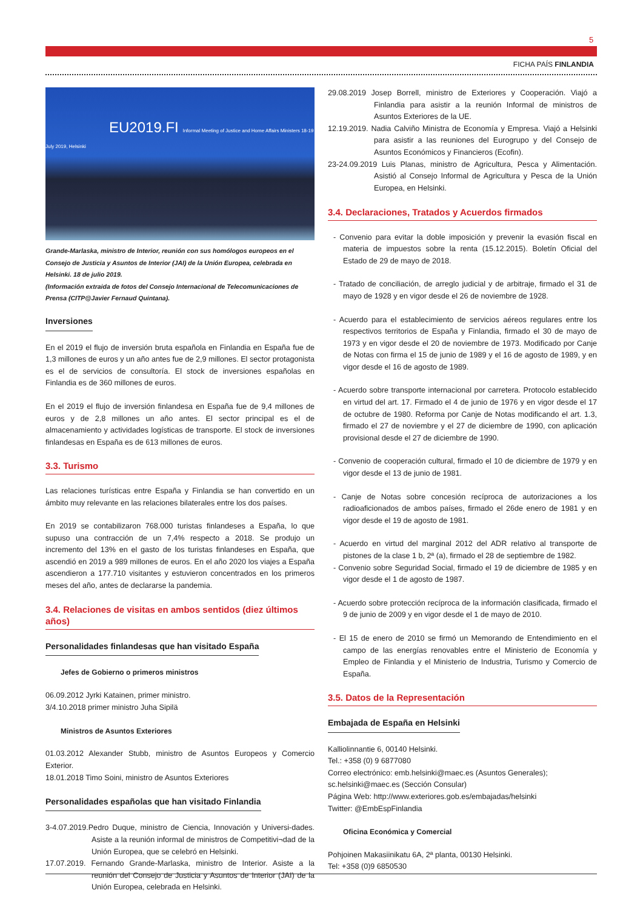5
FICHA PAÍS FINLANDIA
EU2019.FI Informal Meeting of Justice and Home Affairs Ministers 18-19 July 2019, Helsinki
Grande-Marlaska, ministro de Interior, reunión con sus homólogos europeos en el Consejo de Justicia y Asuntos de Interior (JAI) de la Unión Europea, celebrada en Helsinki. 18 de julio 2019.
(Información extraida de fotos del Consejo Internacional de Telecomunicaciones de Prensa (CITP@Javier Fernaud Quintana).
Inversiones
En el 2019 el flujo de inversión bruta española en Finlandia en España fue de 1,3 millones de euros y un año antes fue de 2,9 millones. El sector protagonista es el de servicios de consultoría. El stock de inversiones españolas en Finlandia es de 360 millones de euros.
En el 2019 el flujo de inversión finlandesa en España fue de 9,4 millones de euros y de 2,8 millones un año antes. El sector principal es el de almacenamiento y actividades logísticas de transporte. El stock de inversiones finlandesas en España es de 613 millones de euros.
3.3. Turismo
Las relaciones turísticas entre España y Finlandia se han convertido en un ámbito muy relevante en las relaciones bilaterales entre los dos países.
En 2019 se contabilizaron 768.000 turistas finlandeses a España, lo que supuso una contracción de un 7,4% respecto a 2018. Se produjo un incremento del 13% en el gasto de los turistas finlandeses en España, que ascendió en 2019 a 989 millones de euros. En el año 2020 los viajes a España ascendieron a 177.710 visitantes y estuvieron concentrados en los primeros meses del año, antes de declararse la pandemia.
3.4. Relaciones de visitas en ambos sentidos (diez últimos años)
Personalidades finlandesas que han visitado España
Jefes de Gobierno o primeros ministros
06.09.2012 Jyrki Katainen, primer ministro.
3/4.10.2018 primer ministro Juha Sipilä
Ministros de Asuntos Exteriores
01.03.2012 Alexander Stubb, ministro de Asuntos Europeos y Comercio Exterior.
18.01.2018 Timo Soini, ministro de Asuntos Exteriores
Personalidades españolas que han visitado Finlandia
3-4.07.2019.Pedro Duque, ministro de Ciencia, Innovación y Universi-dades. Asiste a la reunión informal de ministros de Competitivi¬dad de la Unión Europea, que se celebró en Helsinki.
17.07.2019. Fernando Grande-Marlaska, ministro de Interior. Asiste a la reunión del Consejo de Justicia y Asuntos de Interior (JAI) de la Unión Europea, celebrada en Helsinki.
29.08.2019 Josep Borrell, ministro de Exteriores y Cooperación. Viajó a Finlandia para asistir a la reunión Informal de ministros de Asuntos Exteriores de la UE.
12.19.2019. Nadia Calviño Ministra de Economía y Empresa. Viajó a Helsinki para asistir a las reuniones del Eurogrupo y del Consejo de Asuntos Económicos y Financieros (Ecofin).
23-24.09.2019 Luis Planas, ministro de Agricultura, Pesca y Alimentación. Asistió al Consejo Informal de Agricultura y Pesca de la Unión Europea, en Helsinki.
3.4. Declaraciones, Tratados y Acuerdos firmados
- Convenio para evitar la doble imposición y prevenir la evasión fiscal en materia de impuestos sobre la renta (15.12.2015). Boletín Oficial del Estado de 29 de mayo de 2018.
- Tratado de conciliación, de arreglo judicial y de arbitraje, firmado el 31 de mayo de 1928 y en vigor desde el 26 de noviembre de 1928.
- Acuerdo para el establecimiento de servicios aéreos regulares entre los respectivos territorios de España y Finlandia, firmado el 30 de mayo de 1973 y en vigor desde el 20 de noviembre de 1973. Modificado por Canje de Notas con firma el 15 de junio de 1989 y el 16 de agosto de 1989, y en vigor desde el 16 de agosto de 1989.
- Acuerdo sobre transporte internacional por carretera. Protocolo establecido en virtud del art. 17. Firmado el 4 de junio de 1976 y en vigor desde el 17 de octubre de 1980. Reforma por Canje de Notas modificando el art. 1.3, firmado el 27 de noviembre y el 27 de diciembre de 1990, con aplicación provisional desde el 27 de diciembre de 1990.
- Convenio de cooperación cultural, firmado el 10 de diciembre de 1979 y en vigor desde el 13 de junio de 1981.
- Canje de Notas sobre concesión recíproca de autorizaciones a los radioaficionados de ambos países, firmado el 26de enero de 1981 y en vigor desde el 19 de agosto de 1981.
- Acuerdo en virtud del marginal 2012 del ADR relativo al transporte de pistones de la clase 1 b, 2ª (a), firmado el 28 de septiembre de 1982.
- Convenio sobre Seguridad Social, firmado el 19 de diciembre de 1985 y en vigor desde el 1 de agosto de 1987.
- Acuerdo sobre protección recíproca de la información clasificada, firmado el 9 de junio de 2009 y en vigor desde el 1 de mayo de 2010.
- El 15 de enero de 2010 se firmó un Memorando de Entendimiento en el campo de las energías renovables entre el Ministerio de Economía y Empleo de Finlandia y el Ministerio de Industria, Turismo y Comercio de España.
3.5. Datos de la Representación
Embajada de España en Helsinki
Kalliolinnantie 6, 00140 Helsinki.
Tel.: +358 (0) 9 6877080
Correo electrónico: emb.helsinki@maec.es (Asuntos Generales);
sc.helsinki@maec.es (Sección Consular)
Página Web: http://www.exteriores.gob.es/embajadas/helsinki
Twitter: @EmbEspFinlandia
Oficina Económica y Comercial
Pohjoinen Makasiinikatu 6A, 2ª planta, 00130 Helsinki.
Tel: +358 (0)9 6850530